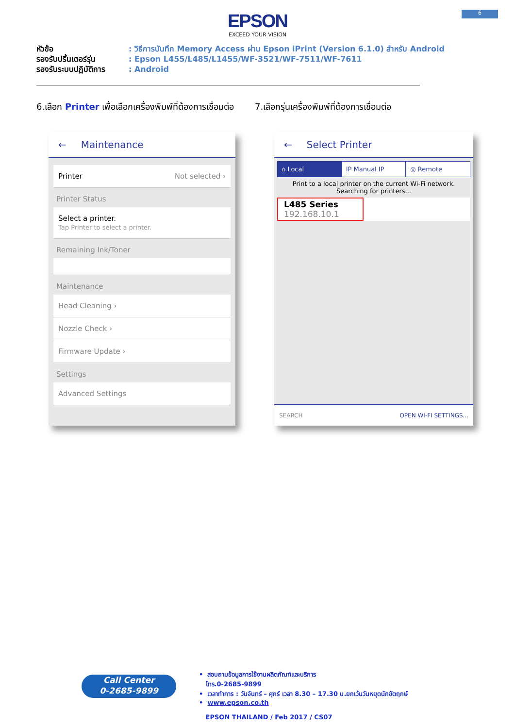6
EPSON
EXCEED YOUR VISION
หัวข้อ: วิธีการบันทึก Memory Access ผ่าน Epson iPrint (Version 6.1.0) สำหรับ Android
รองรับปริ้นเตอร์รุ่น: Epson L455/L485/L1455/WF-3521/WF-7511/WF-7611
รองรับระบบปฏิบัติการ: Android
6.เลือก Printer เพื่อเลือกเครื่องพิมพ์ที่ต้องการเชื่อมต่อ
7.เลือกรุ่นเครื่องพิมพ์ที่ต้องการเชื่อมต่อ
← Maintenance
Printer Not selected ›
Printer Status
Select a printer.
Tap Printer to select a printer.
Remaining Ink/Toner
Maintenance
Head Cleaning ›
Nozzle Check ›
Firmware Update ›
Settings
Advanced Settings
← Select Printer
⌂ Local IP Manual IP ◎ Remote
Print to a local printer on the current Wi-Fi network.
Searching for printers...
L485 Series
192.168.10.1
SEARCH OPEN WI-FI SETTINGS...
Call Center
0-2685-9899
• สอบถามข้อมูลการใช้งานผลิตภัณฑ์และบริการ
โทร.0-2685-9899
• เวลาทำการ : วันจันทร์ – ศุกร์ เวลา 8.30 – 17.30 น.ยกเว้นวันหยุดนักขัตฤกษ์
• www.epson.co.th
EPSON THAILAND / Feb 2017 / CS07